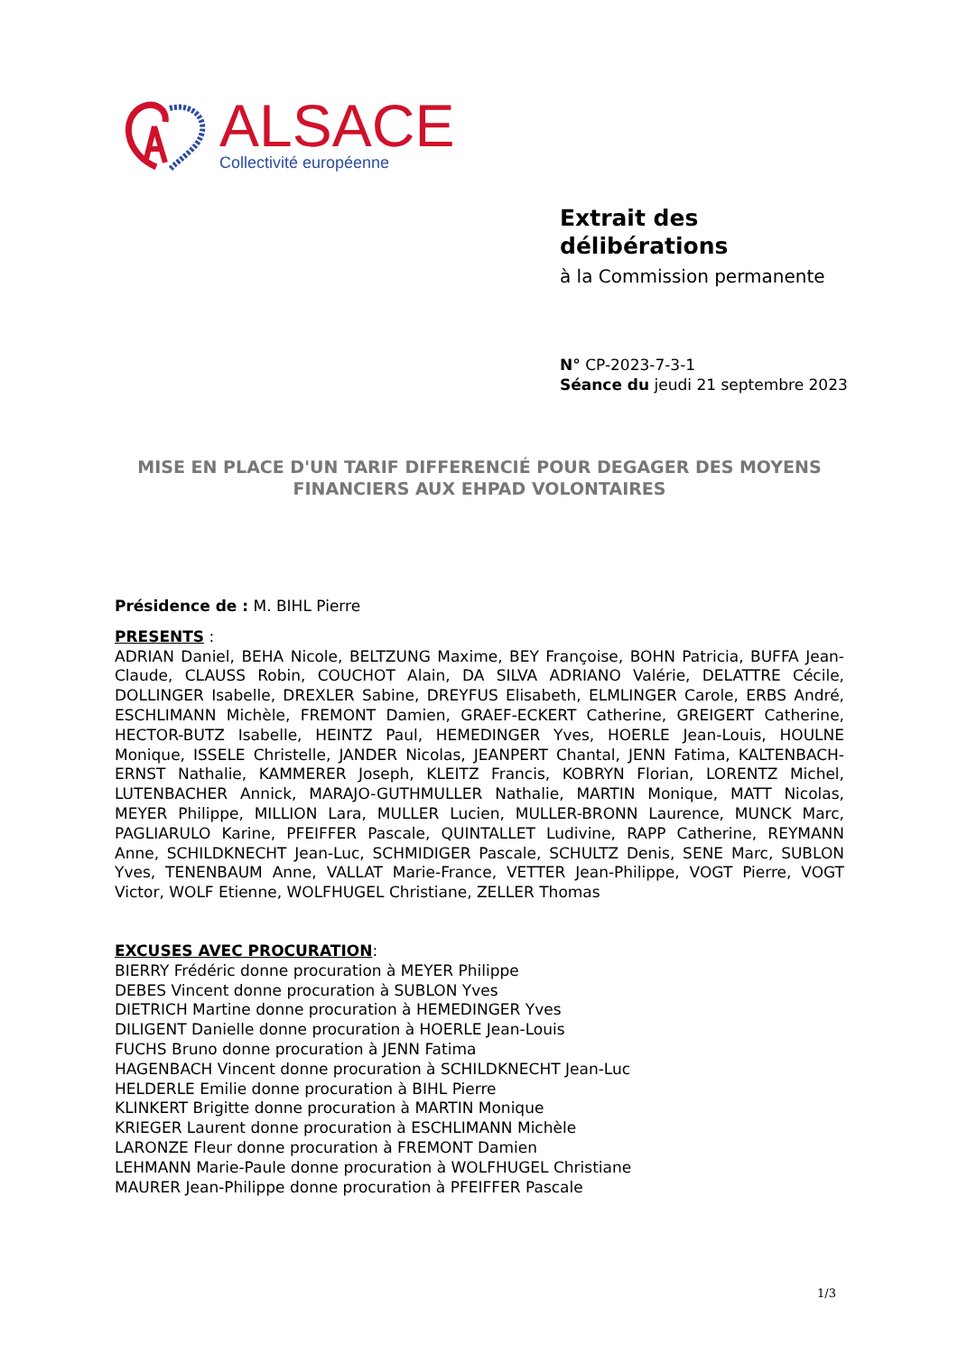ALSACE
Collectivité européenne
Extrait des
délibérations
à la Commission permanente
N° CP-2023-7-3-1
Séance du jeudi 21 septembre 2023
MISE EN PLACE D'UN TARIF DIFFERENCIÉ POUR DEGAGER DES MOYENS FINANCIERS AUX EHPAD VOLONTAIRES
Présidence de : M. BIHL Pierre
PRESENTS :
ADRIAN Daniel, BEHA Nicole, BELTZUNG Maxime, BEY Françoise, BOHN Patricia, BUFFA Jean-Claude, CLAUSS Robin, COUCHOT Alain, DA SILVA ADRIANO Valérie, DELATTRE Cécile, DOLLINGER Isabelle, DREXLER Sabine, DREYFUS Elisabeth, ELMLINGER Carole, ERBS André, ESCHLIMANN Michèle, FREMONT Damien, GRAEF-ECKERT Catherine, GREIGERT Catherine, HECTOR-BUTZ Isabelle, HEINTZ Paul, HEMEDINGER Yves, HOERLE Jean-Louis, HOULNE Monique, ISSELE Christelle, JANDER Nicolas, JEANPERT Chantal, JENN Fatima, KALTENBACH-ERNST Nathalie, KAMMERER Joseph, KLEITZ Francis, KOBRYN Florian, LORENTZ Michel, LUTENBACHER Annick, MARAJO-GUTHMULLER Nathalie, MARTIN Monique, MATT Nicolas, MEYER Philippe, MILLION Lara, MULLER Lucien, MULLER-BRONN Laurence, MUNCK Marc, PAGLIARULO Karine, PFEIFFER Pascale, QUINTALLET Ludivine, RAPP Catherine, REYMANN Anne, SCHILDKNECHT Jean-Luc, SCHMIDIGER Pascale, SCHULTZ Denis, SENE Marc, SUBLON Yves, TENENBAUM Anne, VALLAT Marie-France, VETTER Jean-Philippe, VOGT Pierre, VOGT Victor, WOLF Etienne, WOLFHUGEL Christiane, ZELLER Thomas
EXCUSES AVEC PROCURATION:
BIERRY Frédéric donne procuration à MEYER Philippe
DEBES Vincent donne procuration à SUBLON Yves
DIETRICH Martine donne procuration à HEMEDINGER Yves
DILIGENT Danielle donne procuration à HOERLE Jean-Louis
FUCHS Bruno donne procuration à JENN Fatima
HAGENBACH Vincent donne procuration à SCHILDKNECHT Jean-Luc
HELDERLE Emilie donne procuration à BIHL Pierre
KLINKERT Brigitte donne procuration à MARTIN Monique
KRIEGER Laurent donne procuration à ESCHLIMANN Michèle
LARONZE Fleur donne procuration à FREMONT Damien
LEHMANN Marie-Paule donne procuration à WOLFHUGEL Christiane
MAURER Jean-Philippe donne procuration à PFEIFFER Pascale
1/3